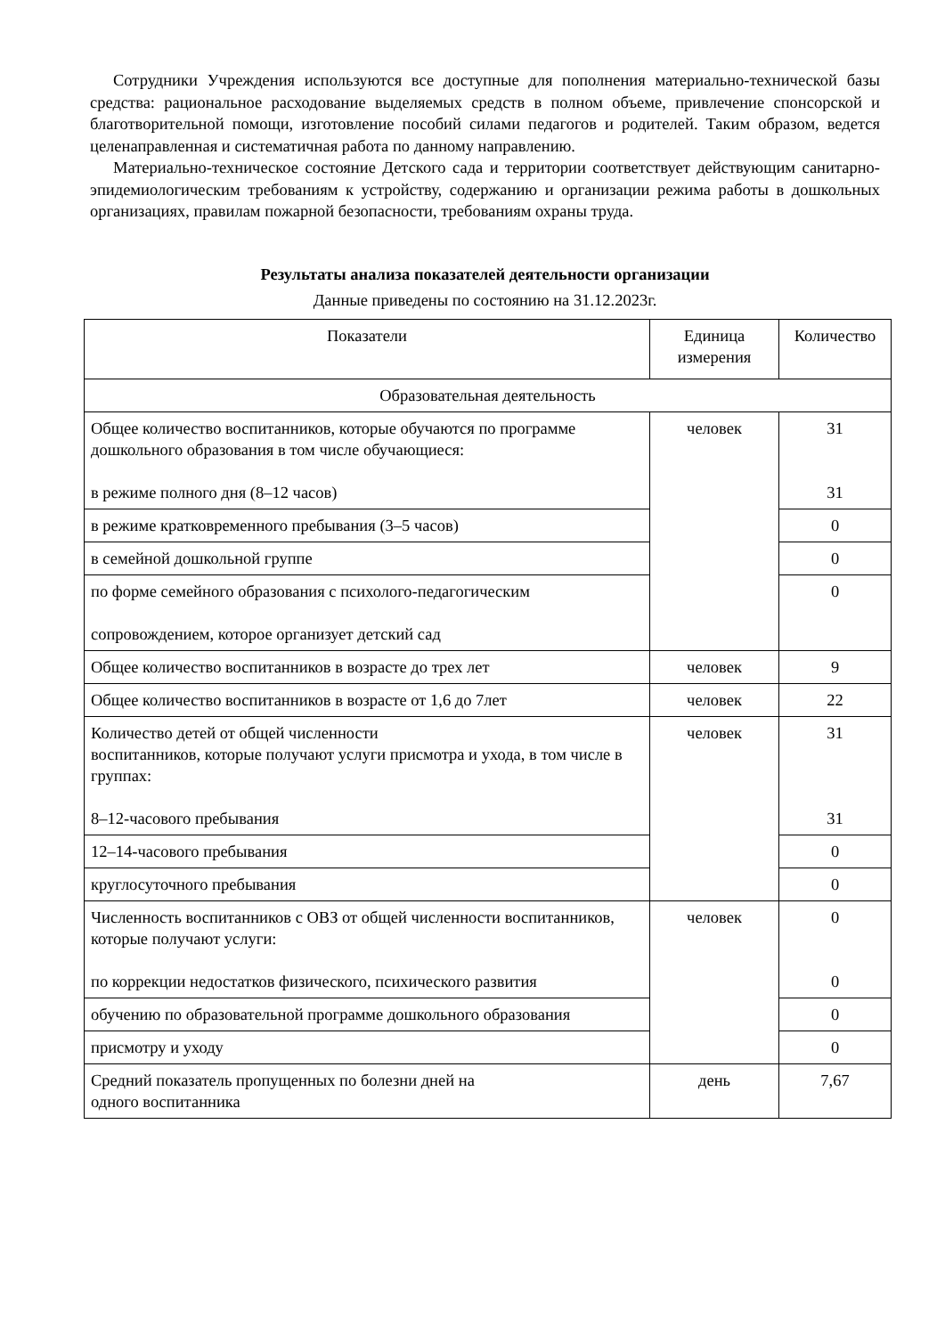Сотрудники Учреждения используются все доступные для пополнения материально-технической базы средства: рациональное расходование выделяемых средств в полном объеме, привлечение спонсорской и благотворительной помощи, изготовление пособий силами педагогов и родителей. Таким образом, ведется целенаправленная и систематичная работа по данному направлению.
Материально-техническое состояние Детского сада и территории соответствует действующим санитарно-эпидемиологическим требованиям к устройству, содержанию и организации режима работы в дошкольных организациях, правилам пожарной безопасности, требованиям охраны труда.
Результаты анализа показателей деятельности организации
Данные приведены по состоянию на 31.12.2023г.
| Показатели | Единица измерения | Количество |
| --- | --- | --- |
| Образовательная деятельность | | |
| Общее количество воспитанников, которые обучаются по программе дошкольного образования в том числе обучающиеся: в режиме полного дня (8–12 часов) | человек | 31 31 |
| в режиме кратковременного пребывания (3–5 часов) | | 0 |
| в семейной дошкольной группе | | 0 |
| по форме семейного образования с психолого-педагогическим сопровождением, которое организует детский сад | | 0 |
| Общее количество воспитанников в возрасте до трех лет | человек | 9 |
| Общее количество воспитанников в возрасте от 1,6 до 7лет | человек | 22 |
| Количество детей от общей численности воспитанников, которые получают услуги присмотра и ухода, в том числе в группах: 8–12-часового пребывания | человек | 31 31 |
| 12–14-часового пребывания | | 0 |
| круглосуточного пребывания | | 0 |
| Численность воспитанников с ОВЗ от общей численности воспитанников, которые получают услуги: по коррекции недостатков физического, психического развития | человек | 0 0 |
| обучению по образовательной программе дошкольного образования | | 0 |
| присмотру и уходу | | 0 |
| Средний показатель пропущенных по болезни дней на одного воспитанника | день | 7,67 |